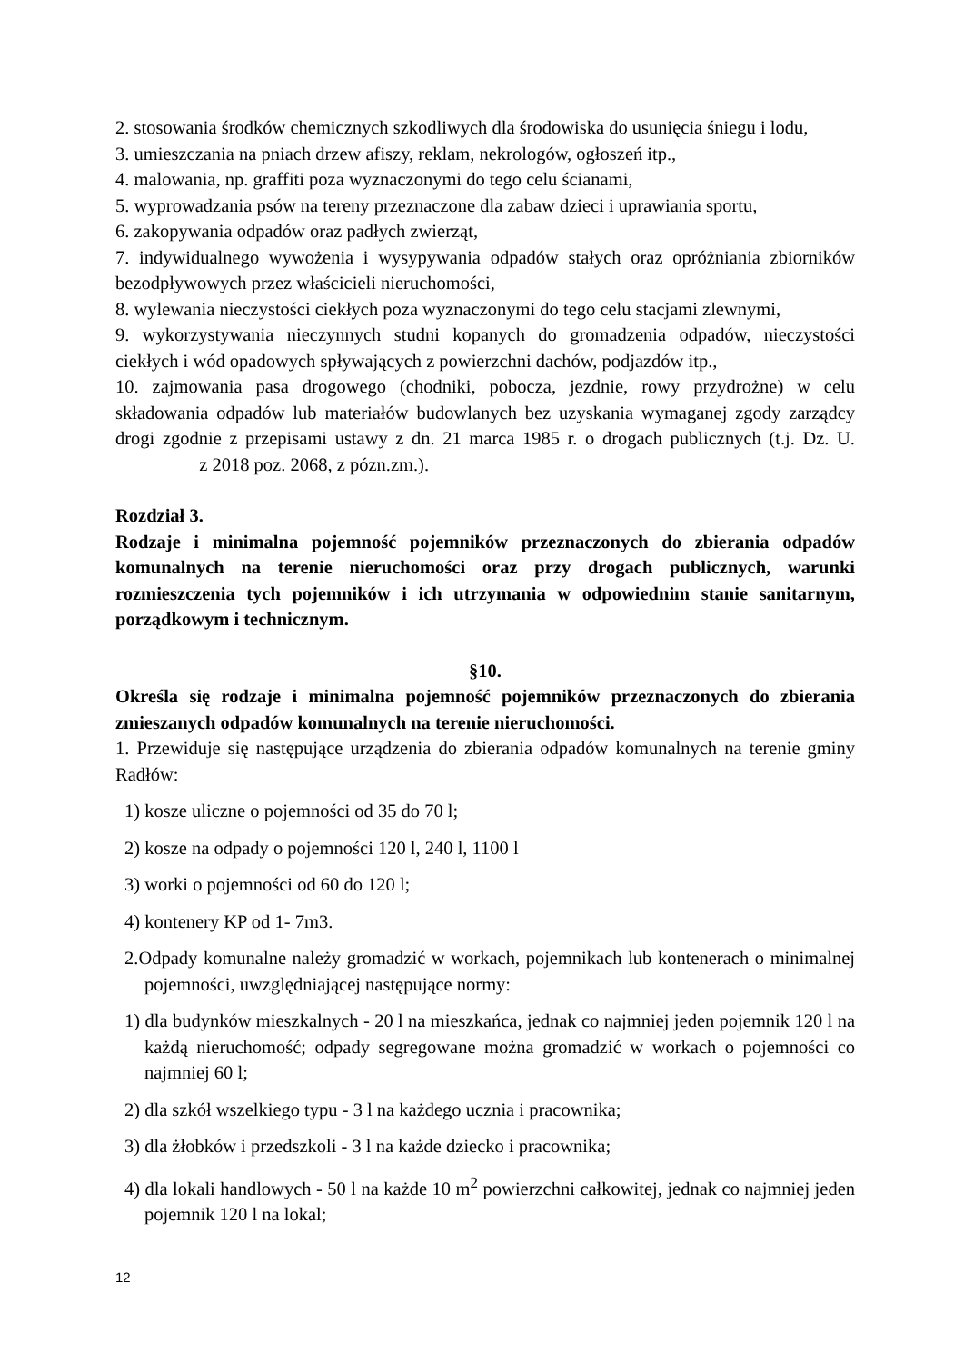2. stosowania środków chemicznych szkodliwych dla środowiska do usunięcia śniegu i lodu,
3. umieszczania na pniach drzew afiszy, reklam, nekrologów, ogłoszeń itp.,
4. malowania, np. graffiti poza wyznaczonymi do tego celu ścianami,
5. wyprowadzania psów na tereny przeznaczone dla zabaw dzieci i uprawiania sportu,
6. zakopywania odpadów oraz padłych zwierząt,
7. indywidualnego wywożenia i wysypywania odpadów stałych oraz opróżniania zbiorników bezodpływowych przez właścicieli nieruchomości,
8. wylewania nieczystości ciekłych poza wyznaczonymi do tego celu stacjami zlewnymi,
9. wykorzystywania nieczynnych studni kopanych do gromadzenia odpadów, nieczystości ciekłych i wód opadowych spływających z powierzchni dachów, podjazdów itp.,
10. zajmowania pasa drogowego (chodniki, pobocza, jezdnie, rowy przydrożne) w celu składowania odpadów lub materiałów budowlanych bez uzyskania wymaganej zgody zarządcy drogi zgodnie z przepisami ustawy z dn. 21 marca 1985 r. o drogach publicznych (t.j. Dz. U. z 2018 poz. 2068, z pózn.zm.).
Rozdział 3.
Rodzaje i minimalna pojemność pojemników przeznaczonych do zbierania odpadów komunalnych na terenie nieruchomości oraz przy drogach publicznych, warunki rozmieszczenia tych pojemników i ich utrzymania w odpowiednim stanie sanitarnym, porządkowym i technicznym.
§10.
Określa się rodzaje i minimalna pojemność pojemników przeznaczonych do zbierania zmieszanych odpadów komunalnych na terenie nieruchomości.
1. Przewiduje się następujące urządzenia do zbierania odpadów komunalnych na terenie gminy Radłów:
1) kosze uliczne o pojemności od 35 do 70 l;
2) kosze na odpady o pojemności 120 l, 240 l, 1100 l
3) worki o pojemności od 60 do 120 l;
4) kontenery KP od 1- 7m3.
2.Odpady komunalne należy gromadzić w workach, pojemnikach lub kontenerach o minimalnej pojemności, uwzględniającej następujące normy:
1) dla budynków mieszkalnych - 20 l na mieszkańca, jednak co najmniej jeden pojemnik 120 l na każdą nieruchomość; odpady segregowane można gromadzić w workach o pojemności co najmniej 60 l;
2) dla szkół wszelkiego typu - 3 l na każdego ucznia i pracownika;
3) dla żłobków i przedszkoli - 3 l na każde dziecko i pracownika;
4) dla lokali handlowych - 50 l na każde 10 m<sup>2</sup> powierzchni całkowitej, jednak co najmniej jeden pojemnik 120 l na lokal;
12